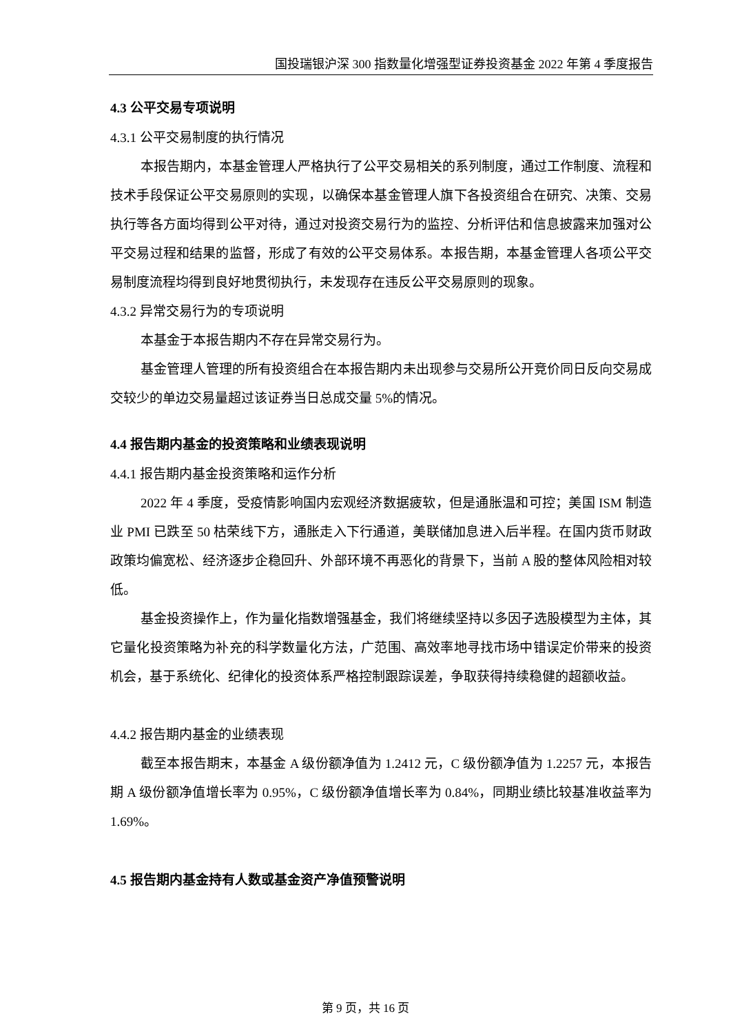国投瑞银沪深 300 指数量化增强型证券投资基金 2022 年第 4 季度报告
4.3 公平交易专项说明
4.3.1 公平交易制度的执行情况
本报告期内，本基金管理人严格执行了公平交易相关的系列制度，通过工作制度、流程和技术手段保证公平交易原则的实现，以确保本基金管理人旗下各投资组合在研究、决策、交易执行等各方面均得到公平对待，通过对投资交易行为的监控、分析评估和信息披露来加强对公平交易过程和结果的监督，形成了有效的公平交易体系。本报告期，本基金管理人各项公平交易制度流程均得到良好地贯彻执行，未发现存在违反公平交易原则的现象。
4.3.2 异常交易行为的专项说明
本基金于本报告期内不存在异常交易行为。
基金管理人管理的所有投资组合在本报告期内未出现参与交易所公开竞价同日反向交易成交较少的单边交易量超过该证券当日总成交量 5%的情况。
4.4 报告期内基金的投资策略和业绩表现说明
4.4.1 报告期内基金投资策略和运作分析
2022 年 4 季度，受疫情影响国内宏观经济数据疲软，但是通胀温和可控；美国 ISM 制造业 PMI 已跌至 50 枯荣线下方，通胀走入下行通道，美联储加息进入后半程。在国内货币财政政策均偏宽松、经济逐步企稳回升、外部环境不再恶化的背景下，当前 A 股的整体风险相对较低。
基金投资操作上，作为量化指数增强基金，我们将继续坚持以多因子选股模型为主体，其它量化投资策略为补充的科学数量化方法，广范围、高效率地寻找市场中错误定价带来的投资机会，基于系统化、纪律化的投资体系严格控制跟踪误差，争取获得持续稳健的超额收益。
4.4.2 报告期内基金的业绩表现
截至本报告期末，本基金 A 级份额净值为 1.2412 元，C 级份额净值为 1.2257 元，本报告期 A 级份额净值增长率为 0.95%，C 级份额净值增长率为 0.84%，同期业绩比较基准收益率为 1.69%。
4.5 报告期内基金持有人数或基金资产净值预警说明
第 9 页，共 16 页